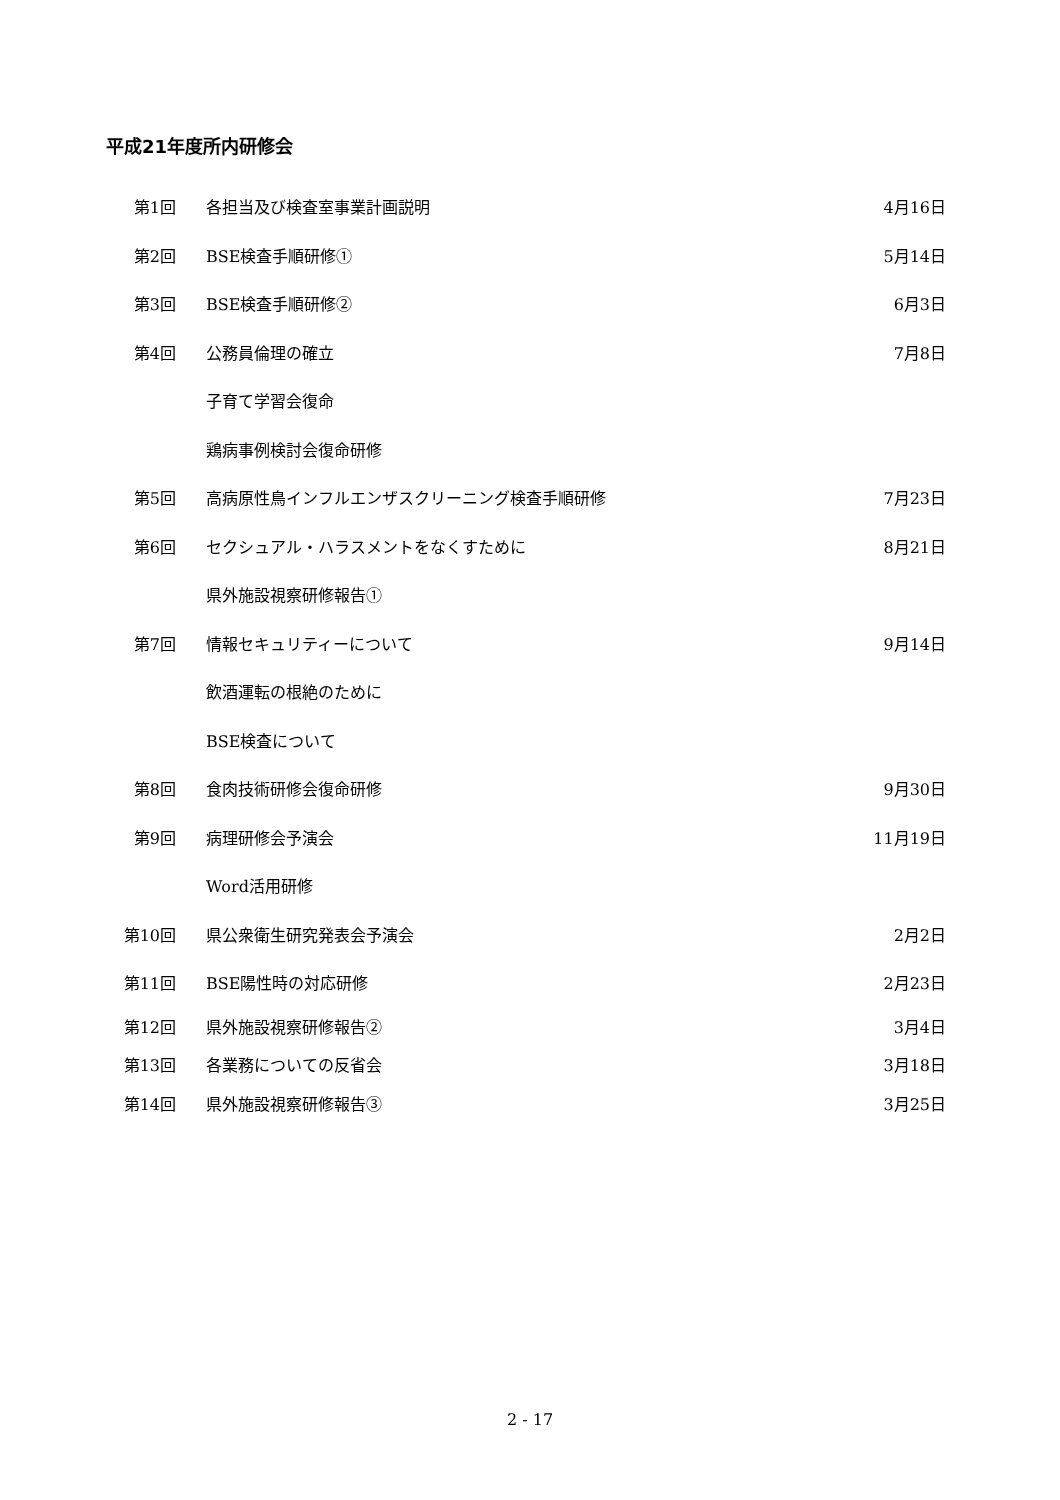平成21年度所内研修会
| 第1回 | 各担当及び検査室事業計画説明 | 4月16日 |
| 第2回 | BSE検査手順研修① | 5月14日 |
| 第3回 | BSE検査手順研修② | 6月3日 |
| 第4回 | 公務員倫理の確立 | 7月8日 |
| | 子育て学習会復命 | |
| | 鶏病事例検討会復命研修 | |
| 第5回 | 高病原性鳥インフルエンザスクリーニング検査手順研修 | 7月23日 |
| 第6回 | セクシュアル・ハラスメントをなくすために | 8月21日 |
| | 県外施設視察研修報告① | |
| 第7回 | 情報セキュリティーについて | 9月14日 |
| | 飲酒運転の根絶のために | |
| | BSE検査について | |
| 第8回 | 食肉技術研修会復命研修 | 9月30日 |
| 第9回 | 病理研修会予演会 | 11月19日 |
| | Word活用研修 | |
| 第10回 | 県公衆衛生研究発表会予演会 | 2月2日 |
| 第11回 | BSE陽性時の対応研修 | 2月23日 |
| 第12回 | 県外施設視察研修報告② | 3月4日 |
| 第13回 | 各業務についての反省会 | 3月18日 |
| 第14回 | 県外施設視察研修報告③ | 3月25日 |
2 - 17